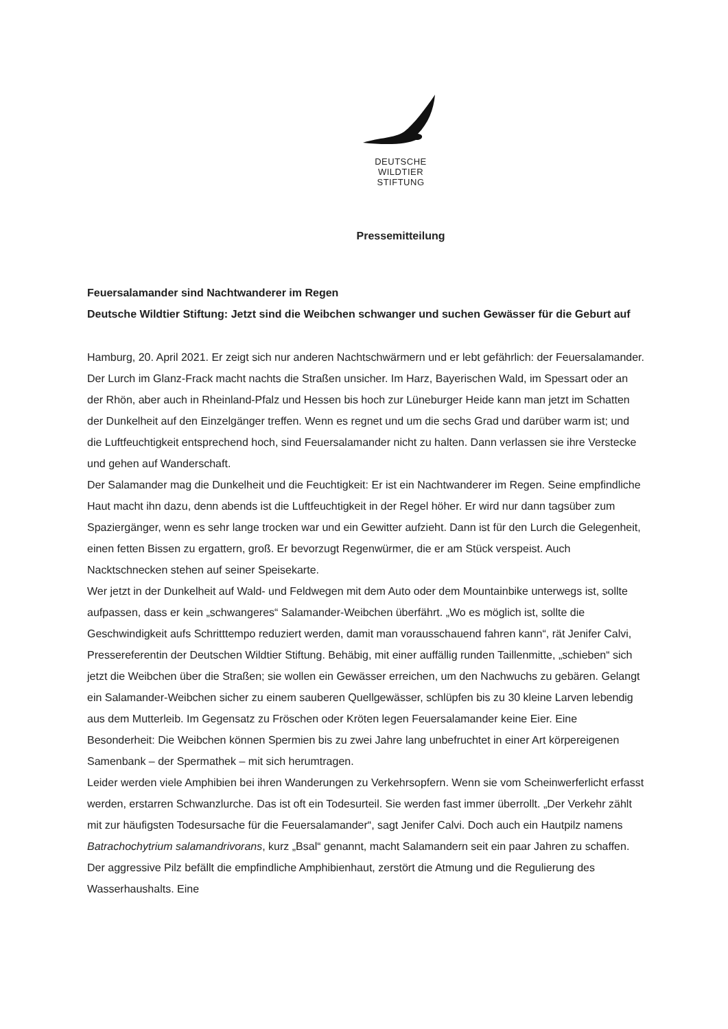DEUTSCHE
WILDTIER
STIFTUNG
Pressemitteilung
Feuersalamander sind Nachtwanderer im Regen
Deutsche Wildtier Stiftung: Jetzt sind die Weibchen schwanger und suchen Gewässer für die Geburt auf
Hamburg, 20. April 2021. Er zeigt sich nur anderen Nachtschwärmern und er lebt gefährlich: der Feuersalamander. Der Lurch im Glanz-Frack macht nachts die Straßen unsicher. Im Harz, Bayerischen Wald, im Spessart oder an der Rhön, aber auch in Rheinland-Pfalz und Hessen bis hoch zur Lüneburger Heide kann man jetzt im Schatten der Dunkelheit auf den Einzelgänger treffen. Wenn es regnet und um die sechs Grad und darüber warm ist; und die Luftfeuchtigkeit entsprechend hoch, sind Feuersalamander nicht zu halten. Dann verlassen sie ihre Verstecke und gehen auf Wanderschaft.
Der Salamander mag die Dunkelheit und die Feuchtigkeit: Er ist ein Nachtwanderer im Regen. Seine empfindliche Haut macht ihn dazu, denn abends ist die Luftfeuchtigkeit in der Regel höher. Er wird nur dann tagsüber zum Spaziergänger, wenn es sehr lange trocken war und ein Gewitter aufzieht. Dann ist für den Lurch die Gelegenheit, einen fetten Bissen zu ergattern, groß. Er bevorzugt Regenwürmer, die er am Stück verspeist. Auch Nacktschnecken stehen auf seiner Speisekarte.
Wer jetzt in der Dunkelheit auf Wald- und Feldwegen mit dem Auto oder dem Mountainbike unterwegs ist, sollte aufpassen, dass er kein „schwangeres“ Salamander-Weibchen überfährt. „Wo es möglich ist, sollte die Geschwindigkeit aufs Schritttempo reduziert werden, damit man vorausschauend fahren kann“, rät Jenifer Calvi, Pressereferentin der Deutschen Wildtier Stiftung. Behäbig, mit einer auffällig runden Taillenmitte, „schieben“ sich jetzt die Weibchen über die Straßen; sie wollen ein Gewässer erreichen, um den Nachwuchs zu gebären. Gelangt ein Salamander-Weibchen sicher zu einem sauberen Quellgewässer, schlüpfen bis zu 30 kleine Larven lebendig aus dem Mutterleib. Im Gegensatz zu Fröschen oder Kröten legen Feuersalamander keine Eier. Eine Besonderheit: Die Weibchen können Spermien bis zu zwei Jahre lang unbefruchtet in einer Art körpereigenen Samenbank – der Spermathek – mit sich herumtragen.
Leider werden viele Amphibien bei ihren Wanderungen zu Verkehrsopfern. Wenn sie vom Scheinwerferlicht erfasst werden, erstarren Schwanzlurche. Das ist oft ein Todesurteil. Sie werden fast immer überrollt. „Der Verkehr zählt mit zur häufigsten Todesursache für die Feuersalamander“, sagt Jenifer Calvi. Doch auch ein Hautpilz namens Batrachochytrium salamandrivorans, kurz „Bsal“ genannt, macht Salamandern seit ein paar Jahren zu schaffen. Der aggressive Pilz befällt die empfindliche Amphibienhaut, zerstört die Atmung und die Regulierung des Wasserhaushalts. Eine